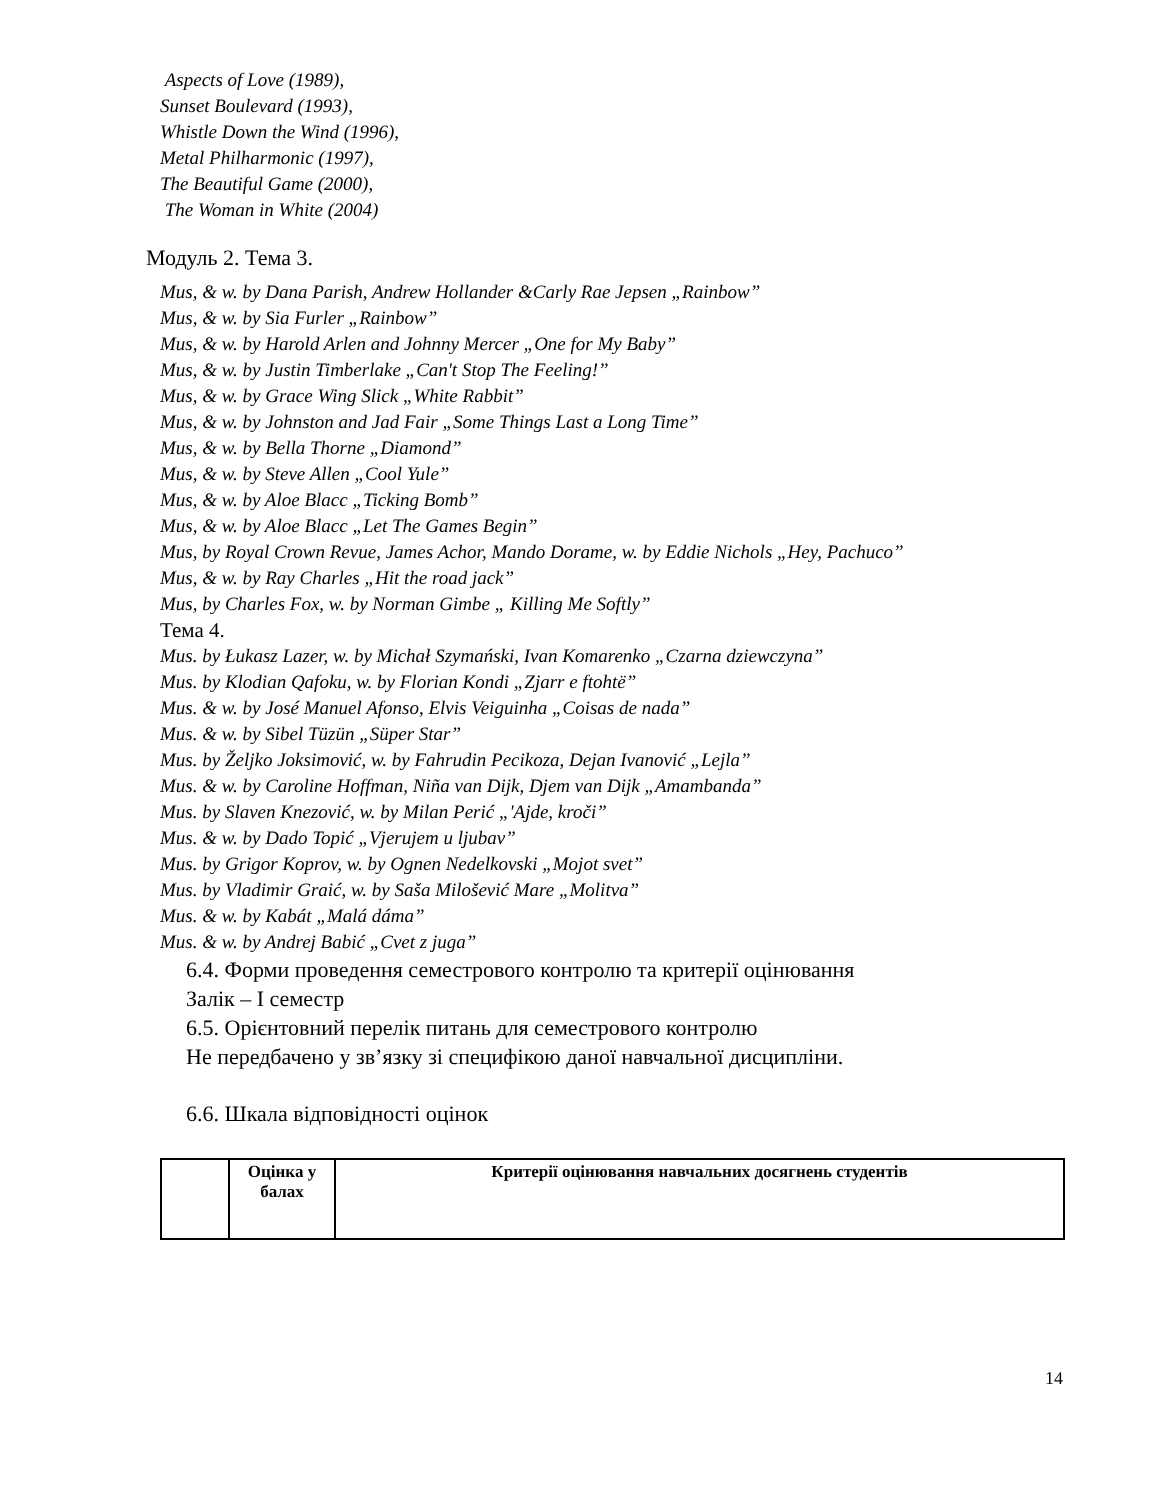Aspects of Love (1989),
Sunset Boulevard (1993),
Whistle Down the Wind (1996),
Metal Philharmonic (1997),
The Beautiful Game (2000),
The Woman in White (2004)
Модуль 2. Тема 3.
Mus, & w. by Dana Parish, Andrew Hollander &Carly Rae Jepsen „Rainbow”
Mus, & w. by Sia Furler „Rainbow”
Mus, & w. by Harold Arlen and Johnny Mercer „One for My Baby”
Mus, & w. by Justin Timberlake „Can't Stop The Feeling!”
Mus, & w. by Grace Wing Slick „White Rabbit”
Mus, & w. by Johnston and Jad Fair „Some Things Last a Long Time”
Mus, & w. by Bella Thorne „Diamond”
Mus, & w. by Steve Allen „Cool Yule”
Mus, & w. by Aloe Blacc „Ticking Bomb”
Mus, & w. by Aloe Blacc „Let The Games Begin”
Mus, by Royal Crown Revue, James Achor, Mando Dorame, w. by Eddie Nichols „Hey, Pachuco”
Mus, & w. by Ray Charles „Hit the road jack”
Mus, by Charles Fox, w. by Norman Gimbe „ Killing Me Softly”
Тема 4.
Mus. by Łukasz Lazer, w. by Michał Szymański, Ivan Komarenko „Czarna dziewczyna”
Mus. by Klodian Qafoku, w. by Florian Kondi „Zjarr e ftohtë”
Mus. & w. by José Manuel Afonso, Elvis Veiguinha „Coisas de nada”
Mus. & w. by Sibel Tüzün „Süper Star”
Mus. by Željko Joksimović, w. by Fahrudin Pecikoza, Dejan Ivanović „Lejla”
Mus. & w. by Caroline Hoffman, Niña van Dijk, Djem van Dijk „Amambanda”
Mus. by Slaven Knezović, w. by Milan Perić „'Ajde, kroči”
Mus. & w. by Dado Topić „Vjerujem u ljubav”
Mus. by Grigor Koprov, w. by Ognen Nedelkovski „Mojot svet”
Mus. by Vladimir Graić, w. by Saša Milošević Mare „Molitva”
Mus. & w. by Kabát „Malá dáma”
Mus. & w. by Andrej Babić „Cvet z juga”
6.4. Форми проведення семестрового контролю та критерії оцінювання
Залік – І семестр
6.5. Орієнтовний перелік питань для семестрового контролю
Не передбачено у зв’язку зі специфікою даної навчальної дисципліни.
6.6. Шкала відповідності оцінок
| | Оцінка у балах | Критерії оцінювання навчальних досягнень студентів |
14